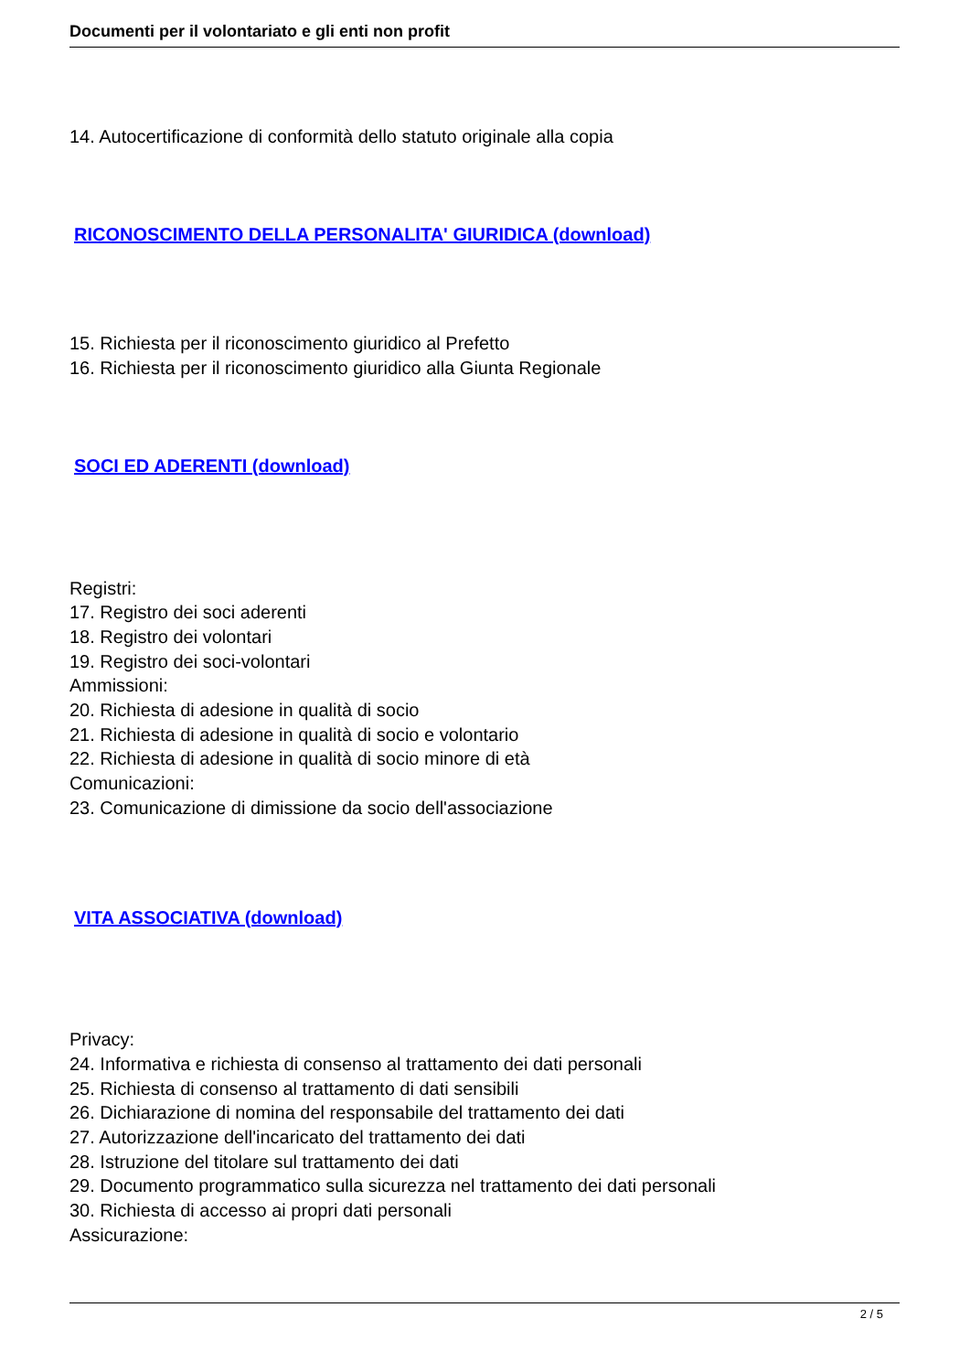Documenti per il volontariato e gli enti non profit
14. Autocertificazione di conformità dello statuto originale alla copia
RICONOSCIMENTO DELLA PERSONALITA' GIURIDICA (download)
15. Richiesta per il riconoscimento giuridico al Prefetto
16. Richiesta per il riconoscimento giuridico alla Giunta Regionale
SOCI ED ADERENTI (download)
Registri:
17. Registro dei soci aderenti
18. Registro dei volontari
19. Registro dei soci-volontari
Ammissioni:
20. Richiesta di adesione in qualità di socio
21. Richiesta di adesione in qualità di socio e volontario
22. Richiesta di adesione in qualità di socio minore di età
Comunicazioni:
23. Comunicazione di dimissione da socio dell'associazione
VITA ASSOCIATIVA (download)
Privacy:
24. Informativa e richiesta di consenso al trattamento dei dati personali
25. Richiesta di consenso al trattamento di dati sensibili
26. Dichiarazione di nomina del responsabile del trattamento dei dati
27. Autorizzazione dell'incaricato del trattamento dei dati
28. Istruzione del titolare sul trattamento dei dati
29. Documento programmatico sulla sicurezza nel trattamento dei dati personali
30. Richiesta di accesso ai propri dati personali
Assicurazione:
2 / 5